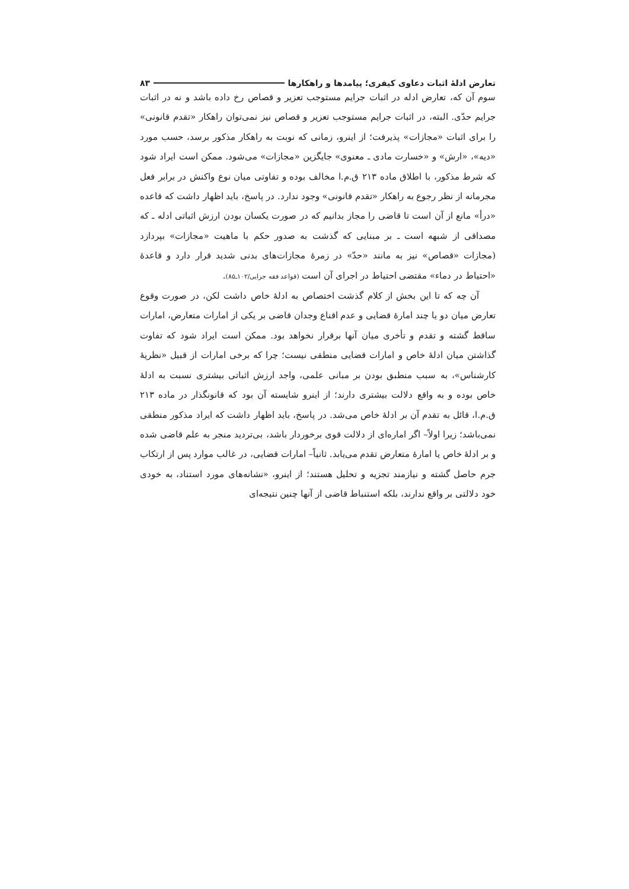تعارض ادلهٔ اثبات دعاوی کیفری؛ پیامدها و راهکارها ۸۳
سوم آن که، تعارض ادله در اثبات جرایم مستوجب تعزیر و قصاص رخ داده باشد و نه در اثبات جرایم حدّی. البته، در اثبات جرایم مستوجب تعزیر و قصاص نیز نمی‌توان راهکار «تقدم قانونی» را برای اثبات «مجازات» پذیرفت؛ از اینرو، زمانی که نوبت به راهکار مذکور برسد، حسب مورد «دیه»، «ارش» و «خسارت مادی ـ معنوی» جایگزین «مجازات» می‌شود. ممکن است ایراد شود که شرط مذکور، با اطلاق ماده ۲۱۳ ق.م.ا مخالف بوده و تفاوتی میان نوع واکنش در برابر فعل مجرمانه از نظر رجوع به راهکار «تقدم قانونی» وجود ندارد. در پاسخ، باید اظهار داشت که قاعده «درأ» مانع از آن است تا قاضی را مجاز بدانیم که در صورت یکسان بودن ارزش اثباتی ادله ـ که مصداقی از شبهه است ـ بر مبنایی که گذشت به صدور حکم با ماهیت «مجازات» بپردازد (مجازات «قصاص» نیز به مانند «حدّ» در زمرهٔ مجازات‌های بدنی شدید قرار دارد و قاعدهٔ «احتیاط در دماء» مقتضی احتیاط در اجرای آن است (قواعد فقه جزایی/۱۰۲ـ۸۵).
آن چه که تا این بخش از کلام گذشت اختصاص به ادلهٔ خاص داشت لکن، در صورت وقوع تعارض میان دو یا چند امارهٔ قضایی و عدم اقناع وجدان قاضی بر یکی از امارات متعارض، امارات ساقط گشته و تقدم و تأخری میان آنها برقرار نخواهد بود. ممکن است ایراد شود که تفاوت گذاشتن میان ادلهٔ خاص و امارات قضایی منطقی نیست؛ چرا که برخی امارات از قبیل «نظریهٔ کارشناس»، به سبب منطبق بودن بر مبانی علمی، واجد ارزش اثباتی بیشتری نسبت به ادلهٔ خاص بوده و به واقع دلالت بیشتری دارند؛ از اینرو شایسته آن بود که قانونگذار در ماده ۲۱۳ ق.م.ا، قائل به تقدم آن بر ادلهٔ خاص می‌شد. در پاسخ، باید اظهار داشت که ایراد مذکور منطقی نمی‌باشد؛ زیرا اولاً– اگر اماره‌ای از دلالت قوی برخوردار باشد، بی‌تردید منجر به علم قاضی شده و بر ادلهٔ خاص یا امارهٔ متعارض تقدم می‌یابد. ثانیاً– امارات قضایی، در غالب موارد پس از ارتکاب جرم حاصل گشته و نیازمند تجزیه و تحلیل هستند؛ از اینرو، «نشانه‌های مورد استناد، به خودی خود دلالتی بر واقع ندارند، بلکه استنباط قاضی از آنها چنین نتیجه‌ای